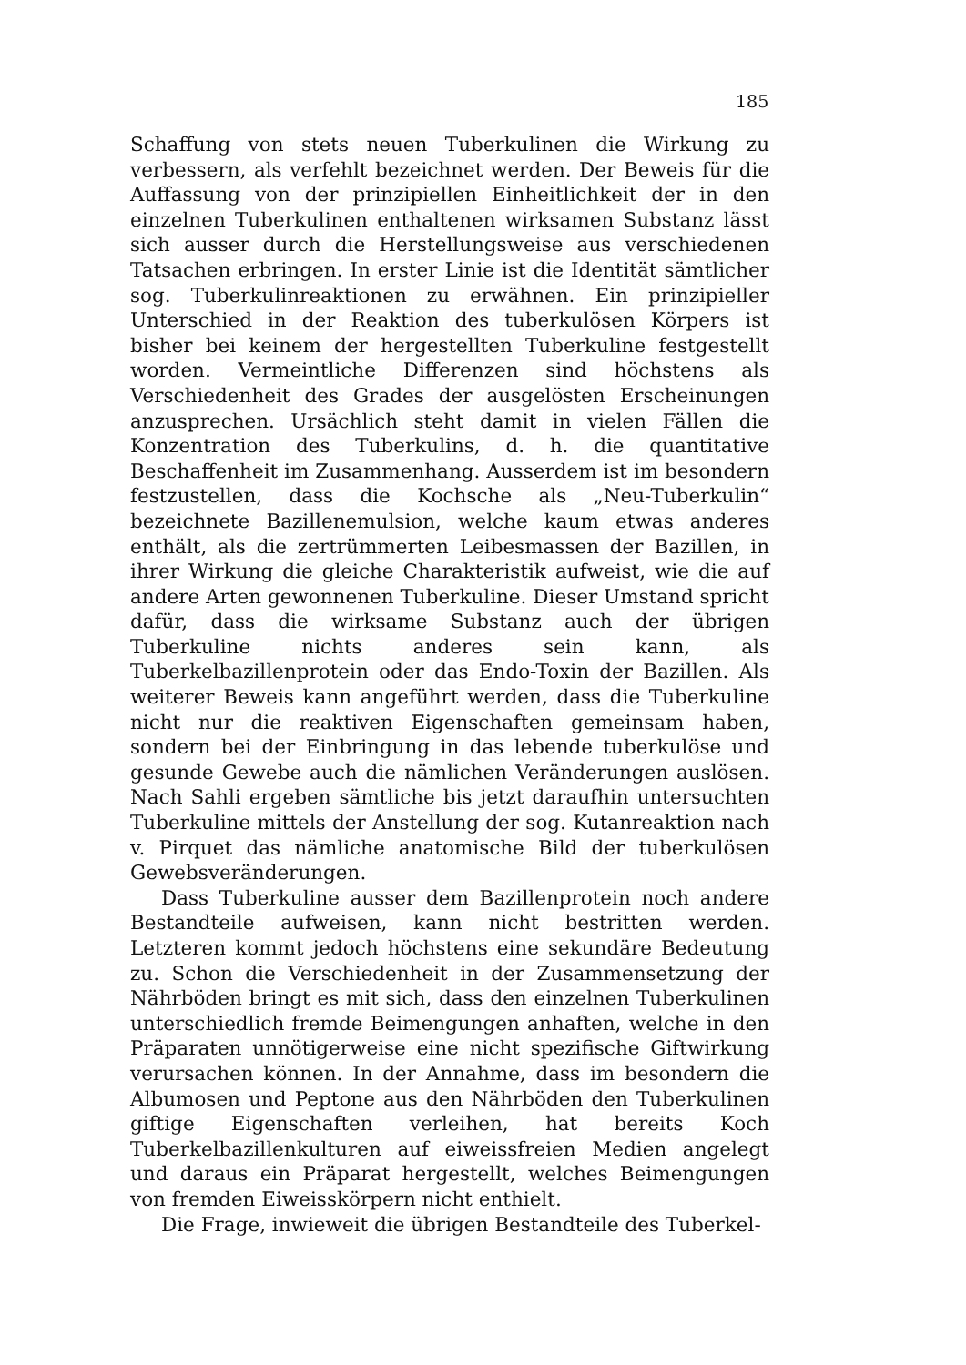185
Schaffung von stets neuen Tuberkulinen die Wirkung zu verbessern, als verfehlt bezeichnet werden. Der Beweis für die Auffassung von der prinzipiellen Einheitlichkeit der in den einzelnen Tuberkulinen enthaltenen wirksamen Substanz lässt sich ausser durch die Herstellungsweise aus verschiedenen Tatsachen erbringen. In erster Linie ist die Identität sämtlicher sog. Tuberkulinreaktionen zu erwähnen. Ein prinzipieller Unterschied in der Reaktion des tuberkulösen Körpers ist bisher bei keinem der hergestellten Tuberkuline festgestellt worden. Vermeintliche Differenzen sind höchstens als Verschiedenheit des Grades der ausgelösten Erscheinungen anzusprechen. Ursächlich steht damit in vielen Fällen die Konzentration des Tuberkulins, d. h. die quantitative Beschaffenheit im Zusammenhang. Ausserdem ist im besondern festzustellen, dass die Kochsche als „Neu-Tuberkulin“ bezeichnete Bazillenemulsion, welche kaum etwas anderes enthält, als die zertrümmerten Leibesmassen der Bazillen, in ihrer Wirkung die gleiche Charakteristik aufweist, wie die auf andere Arten gewonnenen Tuberkuline. Dieser Umstand spricht dafür, dass die wirksame Substanz auch der übrigen Tuberkuline nichts anderes sein kann, als Tuberkelbazillenprotein oder das Endo-Toxin der Bazillen. Als weiterer Beweis kann angeführt werden, dass die Tuberkuline nicht nur die reaktiven Eigenschaften gemeinsam haben, sondern bei der Einbringung in das lebende tuberkulöse und gesunde Gewebe auch die nämlichen Veränderungen auslösen. Nach Sahli ergeben sämtliche bis jetzt daraufhin untersuchten Tuberkuline mittels der Anstellung der sog. Kutanreaktion nach v. Pirquet das nämliche anatomische Bild der tuberkulösen Gewebsveränderungen.
Dass Tuberkuline ausser dem Bazillenprotein noch andere Bestandteile aufweisen, kann nicht bestritten werden. Letzteren kommt jedoch höchstens eine sekundäre Bedeutung zu. Schon die Verschiedenheit in der Zusammensetzung der Nährböden bringt es mit sich, dass den einzelnen Tuberkulinen unterschiedlich fremde Beimengungen anhaften, welche in den Präparaten unnötigerweise eine nicht spezifische Giftwirkung verursachen können. In der Annahme, dass im besondern die Albumosen und Peptone aus den Nährböden den Tuberkulinen giftige Eigenschaften verleihen, hat bereits Koch Tuberkelbazillenkulturen auf eiweissfreien Medien angelegt und daraus ein Präparat hergestellt, welches Beimengungen von fremden Eiweisskörpern nicht enthielt.
Die Frage, inwieweit die übrigen Bestandteile des Tuberkel-